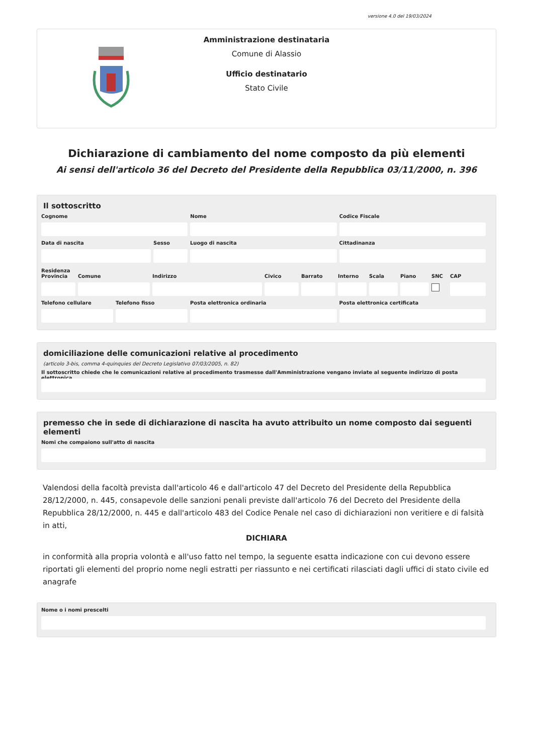versione 4.0 del 19/03/2024
Amministrazione destinataria
Comune di Alassio
Ufficio destinatario
Stato Civile
Dichiarazione di cambiamento del nome composto da più elementi
Ai sensi dell'articolo 36 del Decreto del Presidente della Repubblica 03/11/2000, n. 396
Il sottoscritto
Cognome Nome Codice Fiscale
Data di nascita Sesso Luogo di nascita Cittadinanza
Residenza
Provincia
Comune Indirizzo Civico Barrato Interno
Scala Piano SNC CAP
Telefono cellulare
Telefono fisso Posta elettronica ordinaria Posta elettronica certificata
domiciliazione delle comunicazioni relative al procedimento
(articolo 3-bis, comma 4-quinquies del Decreto Legislativo 07/03/2005, n. 82)
Il sottoscritto chiede che le comunicazioni relative al procedimento trasmesse dall'Amministrazione vengano inviate al seguente indirizzo di posta elettronica
premesso che in sede di dichiarazione di nascita ha avuto attribuito un nome composto dai seguenti elementi
Nomi che compaiono sull'atto di nascita
Valendosi della facoltà prevista dall'articolo 46 e dall'articolo 47 del Decreto del Presidente della Repubblica 28/12/2000, n. 445, consapevole delle sanzioni penali previste dall'articolo 76 del Decreto del Presidente della Repubblica 28/12/2000, n. 445 e dall'articolo 483 del Codice Penale nel caso di dichiarazioni non veritiere e di falsità in atti,
DICHIARA
in conformità alla propria volontà e all'uso fatto nel tempo, la seguente esatta indicazione con cui devono essere riportati gli elementi del proprio nome negli estratti per riassunto e nei certificati rilasciati dagli uffici di stato civile ed anagrafe
Nome o i nomi prescelti